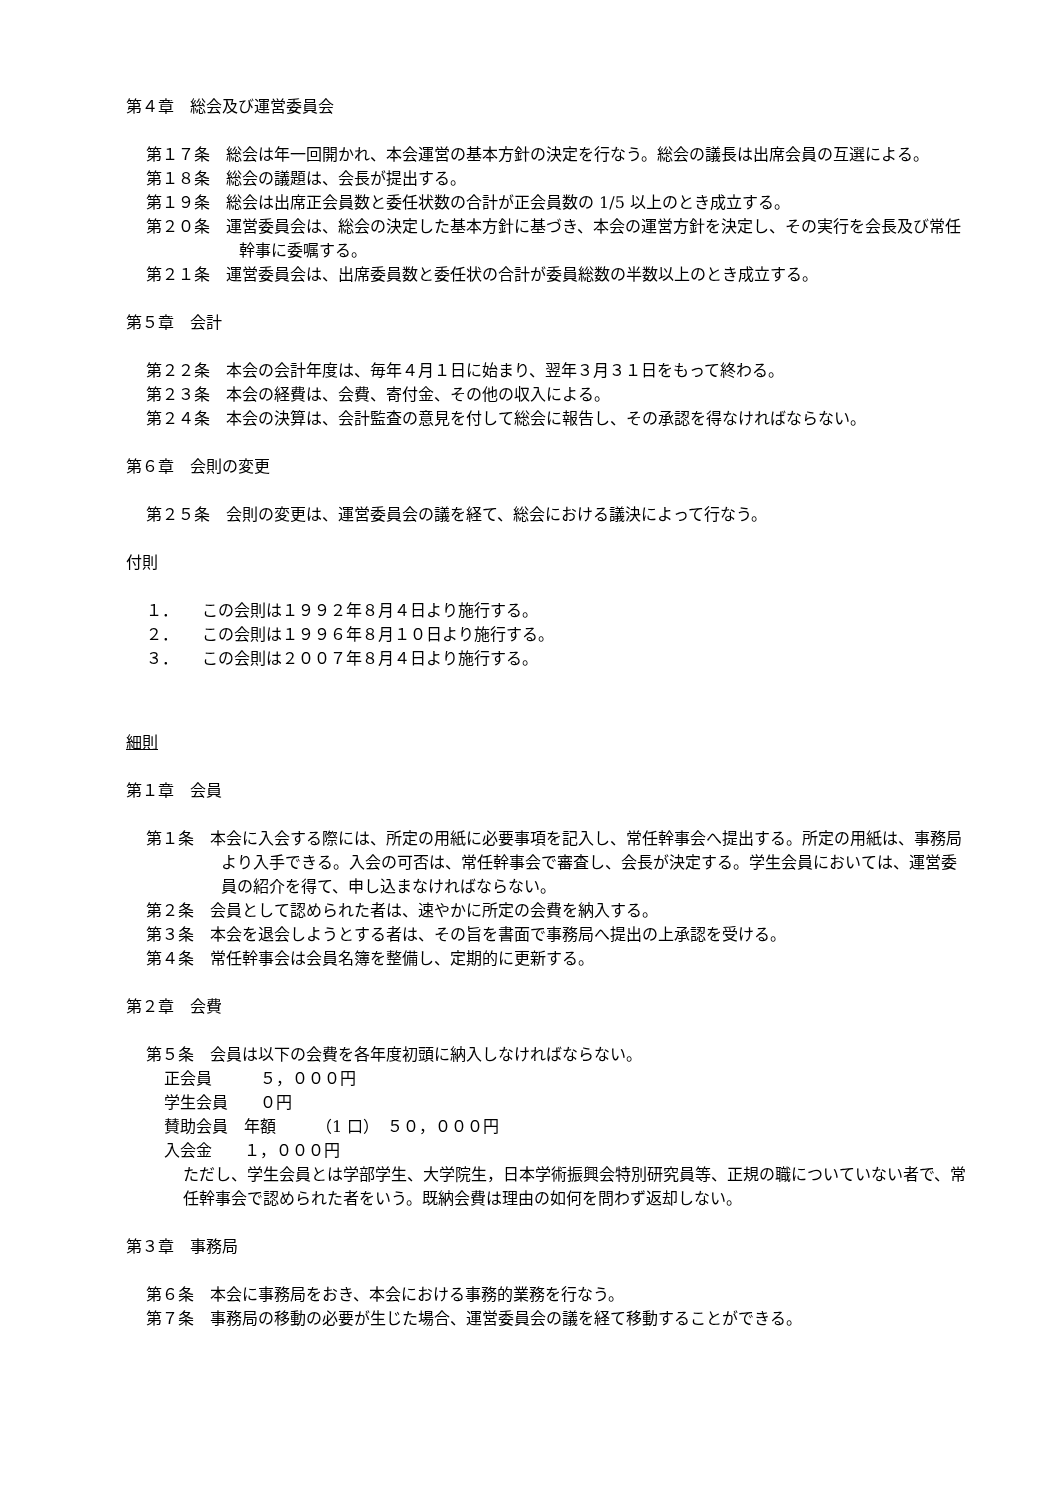第４章　総会及び運営委員会
第１７条　総会は年一回開かれ、本会運営の基本方針の決定を行なう。総会の議長は出席会員の互選による。
第１８条　総会の議題は、会長が提出する。
第１９条　総会は出席正会員数と委任状数の合計が正会員数の 1/5 以上のとき成立する。
第２０条　運営委員会は、総会の決定した基本方針に基づき、本会の運営方針を決定し、その実行を会長及び常任幹事に委嘱する。
第２１条　運営委員会は、出席委員数と委任状の合計が委員総数の半数以上のとき成立する。
第５章　会計
第２２条　本会の会計年度は、毎年４月１日に始まり、翌年３月３１日をもって終わる。
第２３条　本会の経費は、会費、寄付金、その他の収入による。
第２４条　本会の決算は、会計監査の意見を付して総会に報告し、その承認を得なければならない。
第６章　会則の変更
第２５条　会則の変更は、運営委員会の議を経て、総会における議決によって行なう。
付則
１．　　この会則は１９９２年８月４日より施行する。
２．　　この会則は１９９６年８月１０日より施行する。
３．　　この会則は２００７年８月４日より施行する。
細則
第１章　会員
第１条　本会に入会する際には、所定の用紙に必要事項を記入し、常任幹事会へ提出する。所定の用紙は、事務局より入手できる。入会の可否は、常任幹事会で審査し、会長が決定する。学生会員においては、運営委員の紹介を得て、申し込まなければならない。
第２条　会員として認められた者は、速やかに所定の会費を納入する。
第３条　本会を退会しようとする者は、その旨を書面で事務局へ提出の上承認を受ける。
第４条　常任幹事会は会員名簿を整備し、定期的に更新する。
第２章　会費
第５条　会員は以下の会費を各年度初頭に納入しなければならない。
正会員　　　５，０００円
学生会員　　０円
賛助会員　年額　　　（1 口）　５０，０００円
入会金　　１，０００円
ただし、学生会員とは学部学生、大学院生，日本学術振興会特別研究員等、正規の職についていない者で、常任幹事会で認められた者をいう。既納会費は理由の如何を問わず返却しない。
第３章　事務局
第６条　本会に事務局をおき、本会における事務的業務を行なう。
第７条　事務局の移動の必要が生じた場合、運営委員会の議を経て移動することができる。